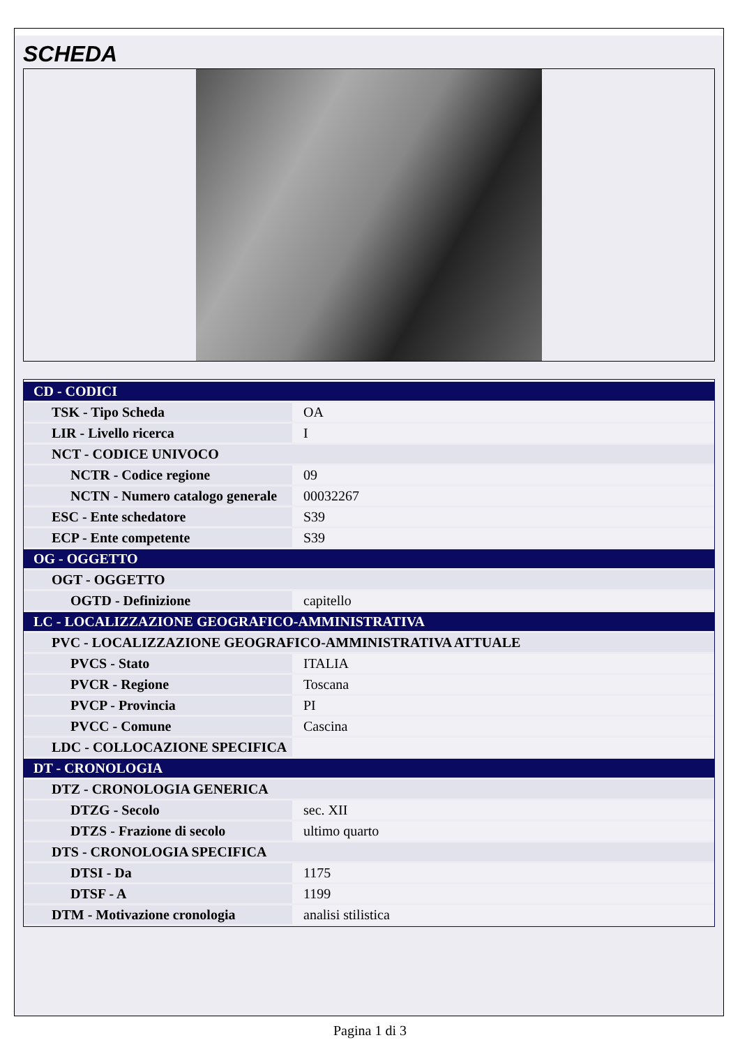SCHEDA
| CD - CODICI | |
| TSK - Tipo Scheda | OA |
| LIR - Livello ricerca | I |
| NCT - CODICE UNIVOCO | |
| NCTR - Codice regione | 09 |
| NCTN - Numero catalogo generale | 00032267 |
| ESC - Ente schedatore | S39 |
| ECP - Ente competente | S39 |
| OG - OGGETTO | |
| OGT - OGGETTO | |
| OGTD - Definizione | capitello |
| LC - LOCALIZZAZIONE GEOGRAFICO-AMMINISTRATIVA | |
| PVC - LOCALIZZAZIONE GEOGRAFICO-AMMINISTRATIVA ATTUALE | |
| PVCS - Stato | ITALIA |
| PVCR - Regione | Toscana |
| PVCP - Provincia | PI |
| PVCC - Comune | Cascina |
| LDC - COLLOCAZIONE SPECIFICA | |
| DT - CRONOLOGIA | |
| DTZ - CRONOLOGIA GENERICA | |
| DTZG - Secolo | sec. XII |
| DTZS - Frazione di secolo | ultimo quarto |
| DTS - CRONOLOGIA SPECIFICA | |
| DTSI - Da | 1175 |
| DTSF - A | 1199 |
| DTM - Motivazione cronologia | analisi stilistica |
Pagina 1 di 3